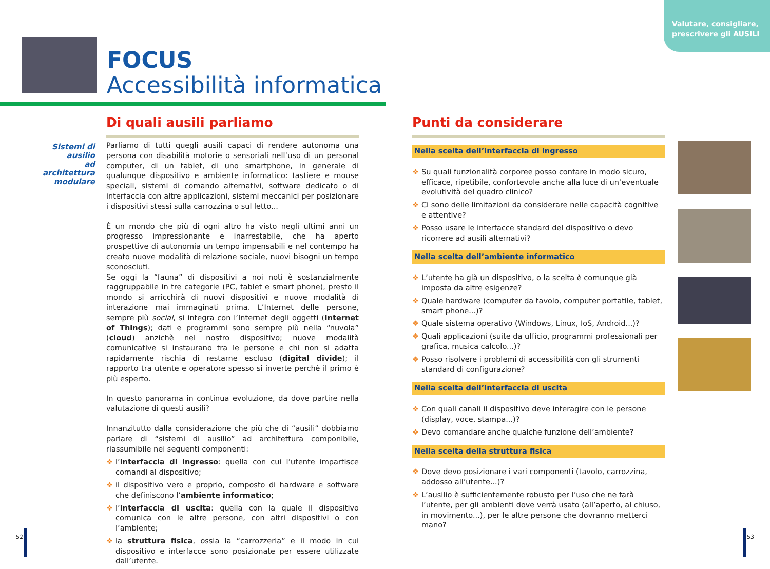Valutare, consigliare,
prescrivere gli AUSILI
FOCUS
Accessibilità informatica
Sistemi di
ausilio
ad architettura
modulare
Di quali ausili parliamo
Parliamo di tutti quegli ausili capaci di rendere autonoma una persona con disabilità motorie o sensoriali nell’uso di un personal computer, di un tablet, di uno smartphone, in generale di qualunque dispositivo e ambiente informatico: tastiere e mouse speciali, sistemi di comando alternativi, software dedicato o di interfaccia con altre applicazioni, sistemi meccanici per posizionare i dispositivi stessi sulla carrozzina o sul letto...
È un mondo che più di ogni altro ha visto negli ultimi anni un progresso impressionante e inarrestabile, che ha aperto prospettive di autonomia un tempo impensabili e nel contempo ha creato nuove modalità di relazione sociale, nuovi bisogni un tempo sconosciuti.
Se oggi la “fauna” di dispositivi a noi noti è sostanzialmente raggruppabile in tre categorie (PC, tablet e smart phone), presto il mondo si arricchirà di nuovi dispositivi e nuove modalità di interazione mai immaginati prima. L’Internet delle persone, sempre più social, si integra con l’Internet degli oggetti (Internet of Things); dati e programmi sono sempre più nella “nuvola” (cloud) anzichè nel nostro dispositivo; nuove modalità comunicative si instaurano tra le persone e chi non si adatta rapidamente rischia di restarne escluso (digital divide); il rapporto tra utente e operatore spesso si inverte perchè il primo è più esperto.
In questo panorama in continua evoluzione, da dove partire nella valutazione di questi ausili?
Innanzitutto dalla considerazione che più che di “ausili” dobbiamo parlare di “sistemi di ausilio” ad architettura componibile, riassumibile nei seguenti componenti:
❖ l’interfaccia di ingresso: quella con cui l’utente impartisce comandi al dispositivo;
❖ il dispositivo vero e proprio, composto di hardware e software che definiscono l’ambiente informatico;
❖ l’interfaccia di uscita: quella con la quale il dispositivo comunica con le altre persone, con altri dispositivi o con l’ambiente;
❖ la struttura fisica, ossia la “carrozzeria” e il modo in cui dispositivo e interfacce sono posizionate per essere utilizzate dall’utente.
Punti da considerare
Nella scelta dell’interfaccia di ingresso
❖ Su quali funzionalità corporee posso contare in modo sicuro, efficace, ripetibile, confortevole anche alla luce di un’eventuale evolutività del quadro clinico?
❖ Ci sono delle limitazioni da considerare nelle capacità cognitive e attentive?
❖ Posso usare le interfacce standard del dispositivo o devo ricorrere ad ausili alternativi?
Nella scelta dell’ambiente informatico
❖ L’utente ha già un dispositivo, o la scelta è comunque già imposta da altre esigenze?
❖ Quale hardware (computer da tavolo, computer portatile, tablet, smart phone...)?
❖ Quale sistema operativo (Windows, Linux, IoS, Android...)?
❖ Quali applicazioni (suite da ufficio, programmi professionali per grafica, musica calcolo...)?
❖ Posso risolvere i problemi di accessibilità con gli strumenti standard di configurazione?
Nella scelta dell’interfaccia di uscita
❖ Con quali canali il dispositivo deve interagire con le persone (display, voce, stampa...)?
❖ Devo comandare anche qualche funzione dell’ambiente?
Nella scelta della struttura fisica
❖ Dove devo posizionare i vari componenti (tavolo, carrozzina, addosso all’utente...)?
❖ L’ausilio è sufficientemente robusto per l’uso che ne farà l’utente, per gli ambienti dove verrà usato (all’aperto, al chiuso, in movimento...), per le altre persone che dovranno metterci mano?
52 53